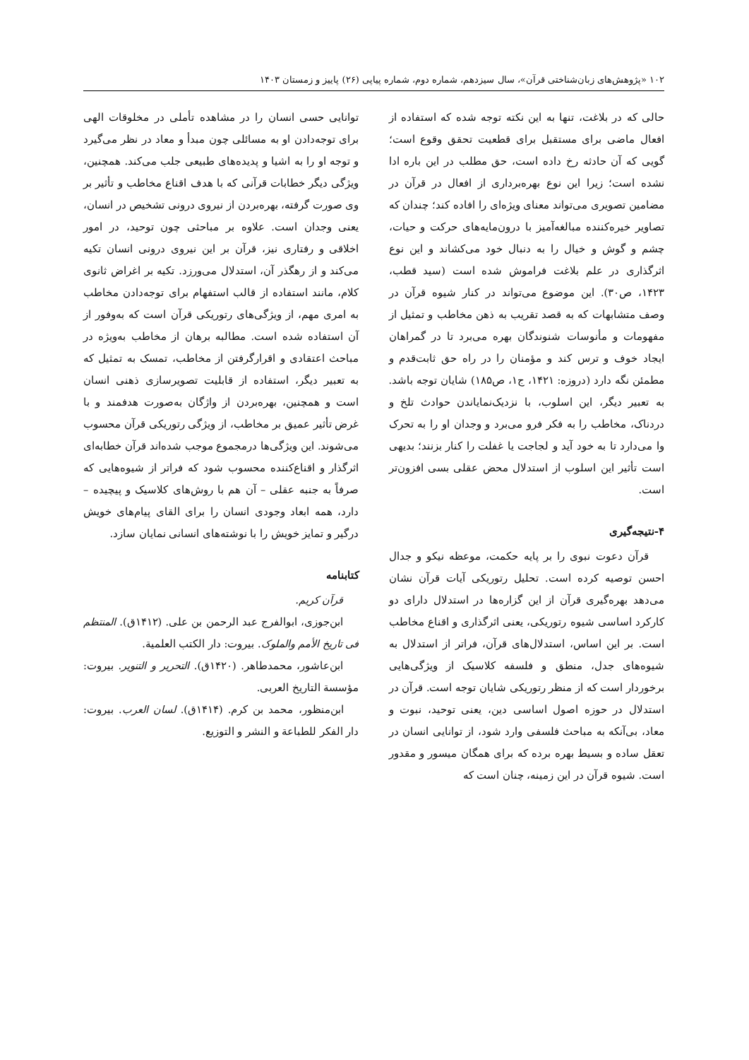۱۰۲ «پژوهش‌های زبان‌شناختی قرآن»، سال سیزدهم، شماره دوم، شماره پیاپی (۲۶) پاییز و زمستان ۱۴۰۳
حالی که در بلاغت، تنها به این نکته توجه شده که استفاده از افعال ماضی برای مستقبل برای قطعیت تحقق وقوع است؛ گویی که آن حادثه رخ داده است، حق مطلب در این باره ادا نشده است؛ زیرا این نوع بهره‌برداری از افعال در قرآن در مضامین تصویری می‌تواند معنای ویژه‌ای را افاده کند؛ چندان که تصاویر خیره‌کننده مبالغه‌آمیز با درون‌مایه‌های حرکت و حیات، چشم و گوش و خیال را به دنبال خود می‌کشاند و این نوع اثرگذاری در علم بلاغت فراموش شده است (سید قطب، ۱۴۲۳، ص۳۰). این موضوع می‌تواند در کنار شیوه قرآن در وصف متشابهات که به قصد تقریب به ذهن مخاطب و تمثیل از مفهومات و مأنوسات شنوندگان بهره می‌برد تا در گمراهان ایجاد خوف و ترس کند و مؤمنان را در راه حق ثابت‌قدم و مطمئن نگه دارد (دروزه: ۱۴۲۱، ج۱، ص۱۸۵) شایان توجه باشد. به تعبیر دیگر، این اسلوب، با نزدیک‌نمایاندن حوادث تلخ و دردناک، مخاطب را به فکر فرو می‌برد و وجدان او را به تحرک وا می‌دارد تا به خود آید و لجاجت یا غفلت را کنار بزنند؛ بدیهی است تأثیر این اسلوب از استدلال محض عقلی بسی افزون‌تر است.
۴-نتیجه‌گیری
قرآن دعوت نبوی را بر پایه حکمت، موعظه نیکو و جدال احسن توصیه کرده است. تحلیل رتوریکی آیات قرآن نشان می‌دهد بهره‌گیری قرآن از این گزاره‌ها در استدلال دارای دو کارکرد اساسی شیوه رتوریکی، یعنی اثرگذاری و اقناع مخاطب است. بر این اساس، استدلال‌های قرآن، فراتر از استدلال به شیوه‌های جدل، منطق و فلسفه کلاسیک از ویژگی‌هایی برخوردار است که از منظر رتوریکی شایان توجه است. قرآن در استدلال در حوزه اصول اساسی دین، یعنی توحید، نبوت و معاد، بی‌آنکه به مباحث فلسفی وارد شود، از توانایی انسان در تعقل ساده و بسیط بهره برده که برای همگان میسور و مقدور است. شیوه قرآن در این زمینه، چنان است که
توانایی حسی انسان را در مشاهده تأملی در مخلوقات الهی برای توجه‌دادن او به مسائلی چون مبدأ و معاد در نظر می‌گیرد و توجه او را به اشیا و پدیده‌های طبیعی جلب می‌کند. همچنین، ویژگی دیگر خطابات قرآنی که با هدف اقناع مخاطب و تأثیر بر وی صورت گرفته، بهره‌بردن از نیروی درونی تشخیص در انسان، یعنی وجدان است. علاوه بر مباحثی چون توحید، در امور اخلاقی و رفتاری نیز، قرآن بر این نیروی درونی انسان تکیه می‌کند و از رهگذر آن، استدلال می‌ورزد. تکیه بر اغراض ثانوی کلام، مانند استفاده از قالب استفهام برای توجه‌دادن مخاطب به امری مهم، از ویژگی‌های رتوریکی قرآن است که به‌وفور از آن استفاده شده است. مطالبه برهان از مخاطب به‌ویژه در مباحث اعتقادی و اقرارگرفتن از مخاطب، تمسک به تمثیل که به تعبیر دیگر، استفاده از قابلیت تصویرسازی ذهنی انسان است و همچنین، بهره‌بردن از واژگان به‌صورت هدفمند و با غرض تأثیر عمیق بر مخاطب، از ویژگی رتوریکی قرآن محسوب می‌شوند. این ویژگی‌ها درمجموع موجب شده‌اند قرآن خطابه‌ای اثرگذار و اقناع‌کننده محسوب شود که فراتر از شیوه‌هایی که صرفاً به جنبه عقلی – آن هم با روش‌های کلاسیک و پیچیده – دارد، همه ابعاد وجودی انسان را برای القای پیام‌های خویش درگیر و تمایز خویش را با نوشته‌های انسانی نمایان سازد.
کتابنامه
قرآن کریم.
ابن‌جوزی، ابوالفرج عبد الرحمن بن علی. (۱۴۱۲ق). المنتظم فی تاریخ الأمم والملوک. بیروت: دار الکتب العلمیة.
ابن‌عاشور، محمدطاهر. (۱۴۲۰ق). التحریر و التنویر. بیروت: مؤسسة التاریخ العربی.
ابن‌منظور، محمد بن کرم. (۱۴۱۴ق). لسان العرب. بیروت: دار الفکر للطباعة و النشر و التوزیع.